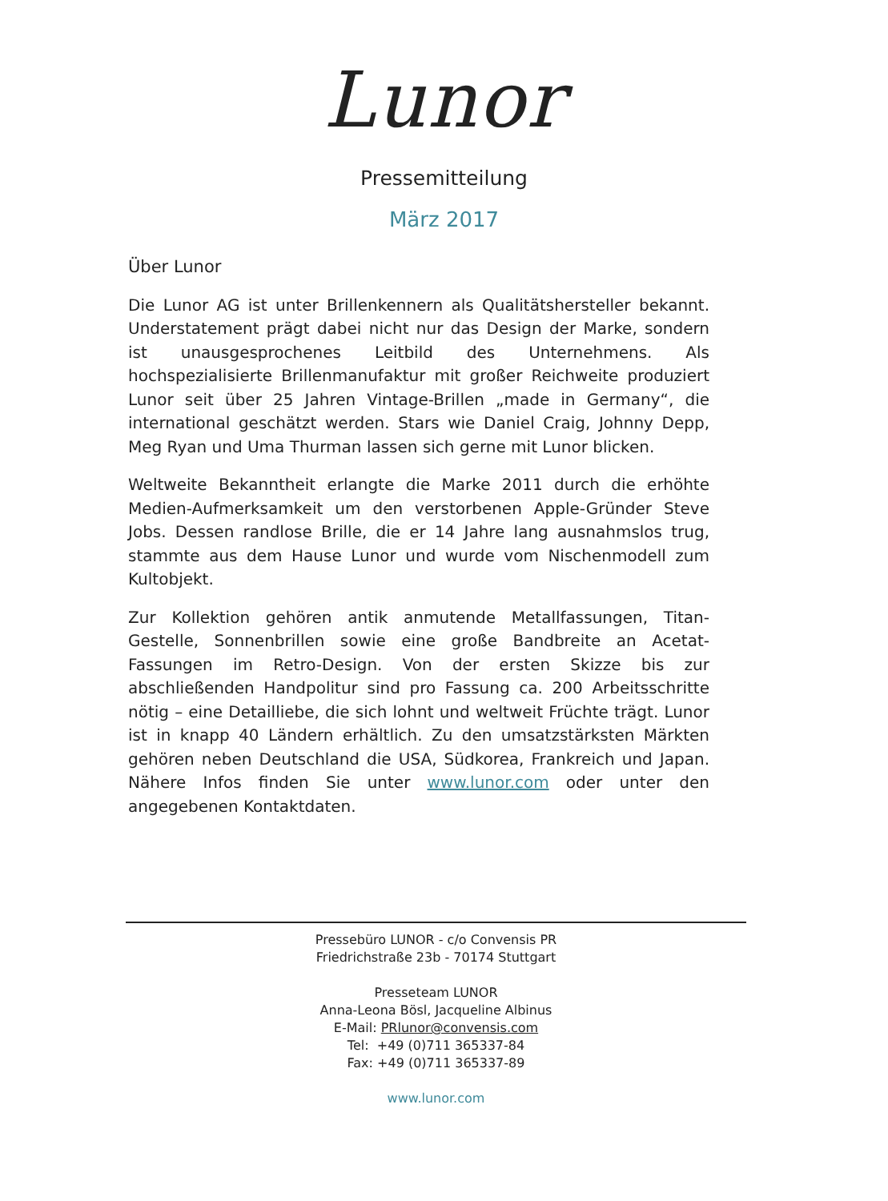Lunor
Pressemitteilung
März 2017
Über Lunor
Die Lunor AG ist unter Brillenkennern als Qualitätshersteller bekannt. Understatement prägt dabei nicht nur das Design der Marke, sondern ist unausgesprochenes Leitbild des Unternehmens. Als hochspezialisierte Brillenmanufaktur mit großer Reichweite produziert Lunor seit über 25 Jahren Vintage-Brillen „made in Germany“, die international geschätzt werden. Stars wie Daniel Craig, Johnny Depp, Meg Ryan und Uma Thurman lassen sich gerne mit Lunor blicken.
Weltweite Bekanntheit erlangte die Marke 2011 durch die erhöhte Medien-Aufmerksamkeit um den verstorbenen Apple-Gründer Steve Jobs. Dessen randlose Brille, die er 14 Jahre lang ausnahmslos trug, stammte aus dem Hause Lunor und wurde vom Nischenmodell zum Kultobjekt.
Zur Kollektion gehören antik anmutende Metallfassungen, Titan-Gestelle, Sonnenbrillen sowie eine große Bandbreite an Acetat-Fassungen im Retro-Design. Von der ersten Skizze bis zur abschließenden Handpolitur sind pro Fassung ca. 200 Arbeitsschritte nötig – eine Detailliebe, die sich lohnt und weltweit Früchte trägt. Lunor ist in knapp 40 Ländern erhältlich. Zu den umsatzstärksten Märkten gehören neben Deutschland die USA, Südkorea, Frankreich und Japan. Nähere Infos finden Sie unter www.lunor.com oder unter den angegebenen Kontaktdaten.
Pressebüro LUNOR - c/o Convensis PR
Friedrichstraße 23b - 70174 Stuttgart
Presseteam LUNOR
Anna-Leona Bösl, Jacqueline Albinus
E-Mail: PRlunor@convensis.com
Tel: +49 (0)711 365337-84
Fax: +49 (0)711 365337-89
www.lunor.com